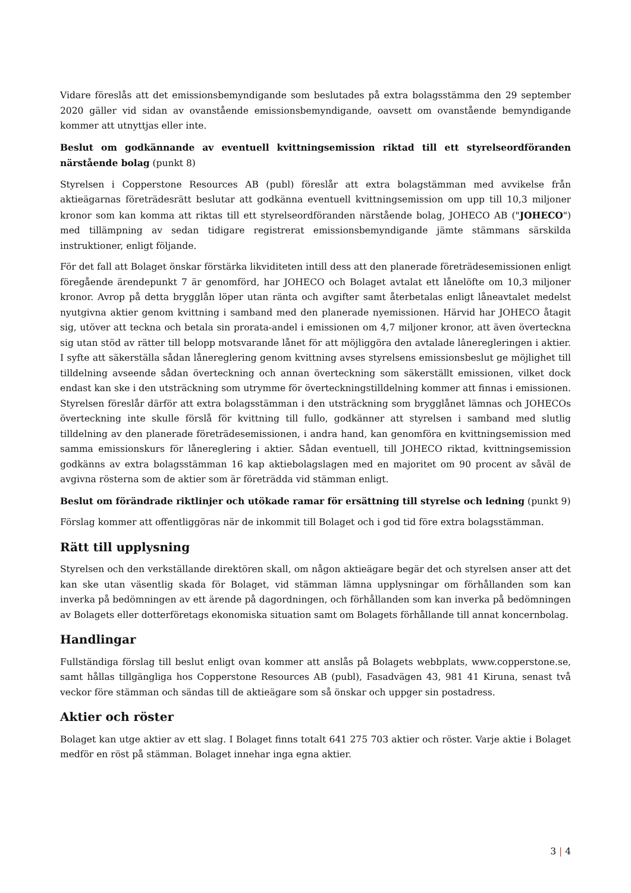Vidare föreslås att det emissionsbemyndigande som beslutades på extra bolagsstämma den 29 september 2020 gäller vid sidan av ovanstående emissionsbemyndigande, oavsett om ovanstående bemyndigande kommer att utnyttjas eller inte.
Beslut om godkännande av eventuell kvittningsemission riktad till ett styrelseordföranden närstående bolag (punkt 8)
Styrelsen i Copperstone Resources AB (publ) föreslår att extra bolagstämman med avvikelse från aktieägarnas företrädesrätt beslutar att godkänna eventuell kvittningsemission om upp till 10,3 miljoner kronor som kan komma att riktas till ett styrelseordföranden närstående bolag, JOHECO AB ("JOHECO") med tillämpning av sedan tidigare registrerat emissionsbemyndigande jämte stämmans särskilda instruktioner, enligt följande.
För det fall att Bolaget önskar förstärka likviditeten intill dess att den planerade företrädesemissionen enligt föregående ärendepunkt 7 är genomförd, har JOHECO och Bolaget avtalat ett lånelöfte om 10,3 miljoner kronor. Avrop på detta brygglån löper utan ränta och avgifter samt återbetalas enligt låneavtalet medelst nyutgivna aktier genom kvittning i samband med den planerade nyemissionen. Härvid har JOHECO åtagit sig, utöver att teckna och betala sin prorata-andel i emissionen om 4,7 miljoner kronor, att även överteckna sig utan stöd av rätter till belopp motsvarande lånet för att möjliggöra den avtalade lâneregleringen i aktier. I syfte att säkerställa sådan lånereglering genom kvittning avses styrelsens emissionsbeslut ge möjlighet till tilldelning avseende sådan överteckning och annan överteckning som säkerställt emissionen, vilket dock endast kan ske i den utsträckning som utrymme för överteckningstilldelning kommer att finnas i emissionen. Styrelsen föreslår därför att extra bolagsstämman i den utsträckning som brygglånet lämnas och JOHECOs överteckning inte skulle förslå för kvittning till fullo, godkänner att styrelsen i samband med slutlig tilldelning av den planerade företrädesemissionen, i andra hand, kan genomföra en kvittningsemission med samma emissionskurs för lånereglering i aktier. Sådan eventuell, till JOHECO riktad, kvittningsemission godkänns av extra bolagsstämman 16 kap aktiebolagslagen med en majoritet om 90 procent av såväl de avgivna rösterna som de aktier som är företrädda vid stämman enligt.
Beslut om förändrade riktlinjer och utökade ramar för ersättning till styrelse och ledning (punkt 9)
Förslag kommer att offentliggöras när de inkommit till Bolaget och i god tid före extra bolagsstämman.
Rätt till upplysning
Styrelsen och den verkställande direktören skall, om någon aktieägare begär det och styrelsen anser att det kan ske utan väsentlig skada för Bolaget, vid stämman lämna upplysningar om förhållanden som kan inverka på bedömningen av ett ärende på dagordningen, och förhållanden som kan inverka på bedömningen av Bolagets eller dotterföretags ekonomiska situation samt om Bolagets förhållande till annat koncernbolag.
Handlingar
Fullständiga förslag till beslut enligt ovan kommer att anslås på Bolagets webbplats, www.copperstone.se, samt hållas tillgängliga hos Copperstone Resources AB (publ), Fasadvägen 43, 981 41 Kiruna, senast två veckor före stämman och sändas till de aktieägare som så önskar och uppger sin postadress.
Aktier och röster
Bolaget kan utge aktier av ett slag. I Bolaget finns totalt 641 275 703 aktier och röster. Varje aktie i Bolaget medför en röst på stämman. Bolaget innehar inga egna aktier.
3 | 4